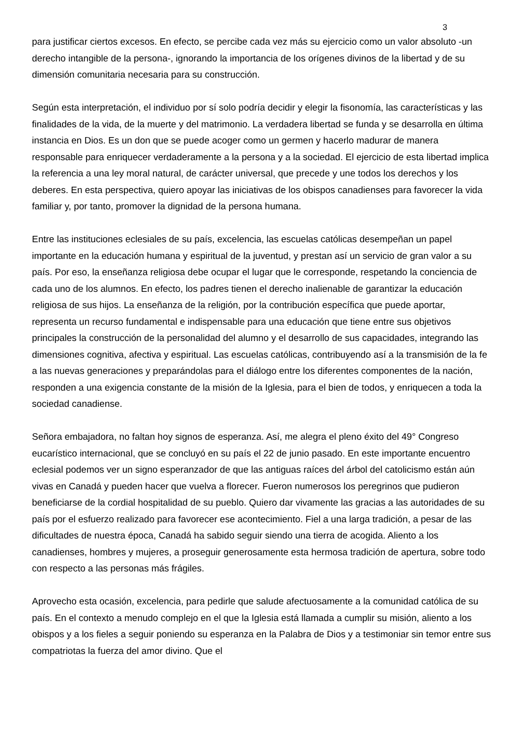3
para justificar ciertos excesos. En efecto, se percibe cada vez más su ejercicio como un valor absoluto -un derecho intangible de la persona-, ignorando la importancia de los orígenes divinos de la libertad y de su dimensión comunitaria necesaria para su construcción.
Según esta interpretación, el individuo por sí solo podría decidir y elegir la fisonomía, las características y las finalidades de la vida, de la muerte y del matrimonio. La verdadera libertad se funda y se desarrolla en última instancia en Dios. Es un don que se puede acoger como un germen y hacerlo madurar de manera responsable para enriquecer verdaderamente a la persona y a la sociedad. El ejercicio de esta libertad implica la referencia a una ley moral natural, de carácter universal, que precede y une todos los derechos y los deberes. En esta perspectiva, quiero apoyar las iniciativas de los obispos canadienses para favorecer la vida familiar y, por tanto, promover la dignidad de la persona humana.
Entre las instituciones eclesiales de su país, excelencia, las escuelas católicas desempeñan un papel importante en la educación humana y espiritual de la juventud, y prestan así un servicio de gran valor a su país. Por eso, la enseñanza religiosa debe ocupar el lugar que le corresponde, respetando la conciencia de cada uno de los alumnos. En efecto, los padres tienen el derecho inalienable de garantizar la educación religiosa de sus hijos. La enseñanza de la religión, por la contribución específica que puede aportar, representa un recurso fundamental e indispensable para una educación que tiene entre sus objetivos principales la construcción de la personalidad del alumno y el desarrollo de sus capacidades, integrando las dimensiones cognitiva, afectiva y espiritual. Las escuelas católicas, contribuyendo así a la transmisión de la fe a las nuevas generaciones y preparándolas para el diálogo entre los diferentes componentes de la nación, responden a una exigencia constante de la misión de la Iglesia, para el bien de todos, y enriquecen a toda la sociedad canadiense.
Señora embajadora, no faltan hoy signos de esperanza. Así, me alegra el pleno éxito del 49° Congreso eucarístico internacional, que se concluyó en su país el 22 de junio pasado. En este importante encuentro eclesial podemos ver un signo esperanzador de que las antiguas raíces del árbol del catolicismo están aún vivas en Canadá y pueden hacer que vuelva a florecer. Fueron numerosos los peregrinos que pudieron beneficiarse de la cordial hospitalidad de su pueblo. Quiero dar vivamente las gracias a las autoridades de su país por el esfuerzo realizado para favorecer ese acontecimiento. Fiel a una larga tradición, a pesar de las dificultades de nuestra época, Canadá ha sabido seguir siendo una tierra de acogida. Aliento a los canadienses, hombres y mujeres, a proseguir generosamente esta hermosa tradición de apertura, sobre todo con respecto a las personas más frágiles.
Aprovecho esta ocasión, excelencia, para pedirle que salude afectuosamente a la comunidad católica de su país. En el contexto a menudo complejo en el que la Iglesia está llamada a cumplir su misión, aliento a los obispos y a los fieles a seguir poniendo su esperanza en la Palabra de Dios y a testimoniar sin temor entre sus compatriotas la fuerza del amor divino. Que el